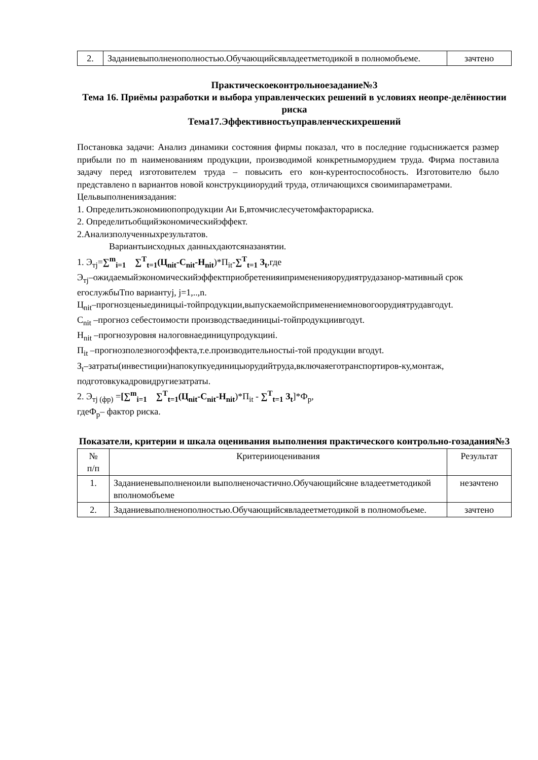| 2. | Заданиевыполненополностью.Обучающийсявладеетметодикой в полномобъеме. | зачтено |
Практическоеконтрольноезадание№3
Тема 16. Приёмы разработки и выбора управленческих решений в условиях неопре-делённостии риска
Тема17.Эффективностьуправленческихрешений
Постановка задачи: Анализ динамики состояния фирмы показал, что в последние годыснижается размер прибыли по m наименованиям продукции, производимой конкретныморудием труда. Фирма поставила задачу перед изготовителем труда – повысить его кон-курентоспособность. Изготовителю было представлено n вариантов новой конструкцииорудий труда, отличающихся своимипараметрами.
Цельвыполнениязадания:
1. Определитьэкономиюпопродукции Аи Б,втомчислесучетомфакторариска.
2. Определитьобщийэкономическийэффект.
2.Анализполученныхрезультатов.
Вариантыисходных данныхдаютсяназанятии.
1. Э<sub>тj</sub>=∑<sup>m</sup><sub>i=1</sub> ∑<sup>T</sup><sub>t=1</sub>(Ц<sub>nit</sub>-С<sub>nit</sub>-Н<sub>nit</sub>)*П<sub>it</sub>-∑<sup>T</sup><sub>t=1</sub> З<sub>t</sub>,где
Э<sub>тj</sub>–ожидаемыйэкономическийэффектприобретенияипримененияорудиятрудазанор-мативный срок егослужбыТпо вариантуj, j=1,..,n.
Ц<sub>nit</sub>–прогнозценыединицыi-тойпродукции,выпускаемойсприменениемновогоорудиятрудавгодуt.
С<sub>nit</sub> –прогноз себестоимости производстваединицыi-тойпродукциивгодуt.
Н<sub>nit</sub> –прогнозуровня налоговнаединицупродукцииi.
П<sub>it</sub> –прогнозполезногоэффекта,т.е.производительностыi-той продукции вгодуt.
З<sub>t</sub>–затраты(инвестиции)напокупкуединицыорудийтруда,включаяеготранспортиров-ку,монтаж, подготовкукадровидругиезатраты.
2. Э<sub>тj (фр)</sub> =[∑<sup>m</sup><sub>i=1</sub> ∑<sup>T</sup><sub>t=1</sub>(Ц<sub>nit</sub>-С<sub>nit</sub>-Н<sub>nit</sub>)*П<sub>it</sub> - ∑<sup>T</sup><sub>t=1</sub> З<sub>t</sub>]*Ф<sub>р</sub>,
гдеФ<sub>р</sub>– фактор риска.
Показатели, критерии и шкала оценивания выполнения практического контрольно-гозадания№3
| № п/п | Критерииоценивания | Результат |
| 1. | Заданиеневыполненоили выполненочастично.Обучающийсяне владеетметодикой вполномобъеме | незачтено |
| 2. | Заданиевыполненополностью.Обучающийсявладеетметодикой в полномобъеме. | зачтено |